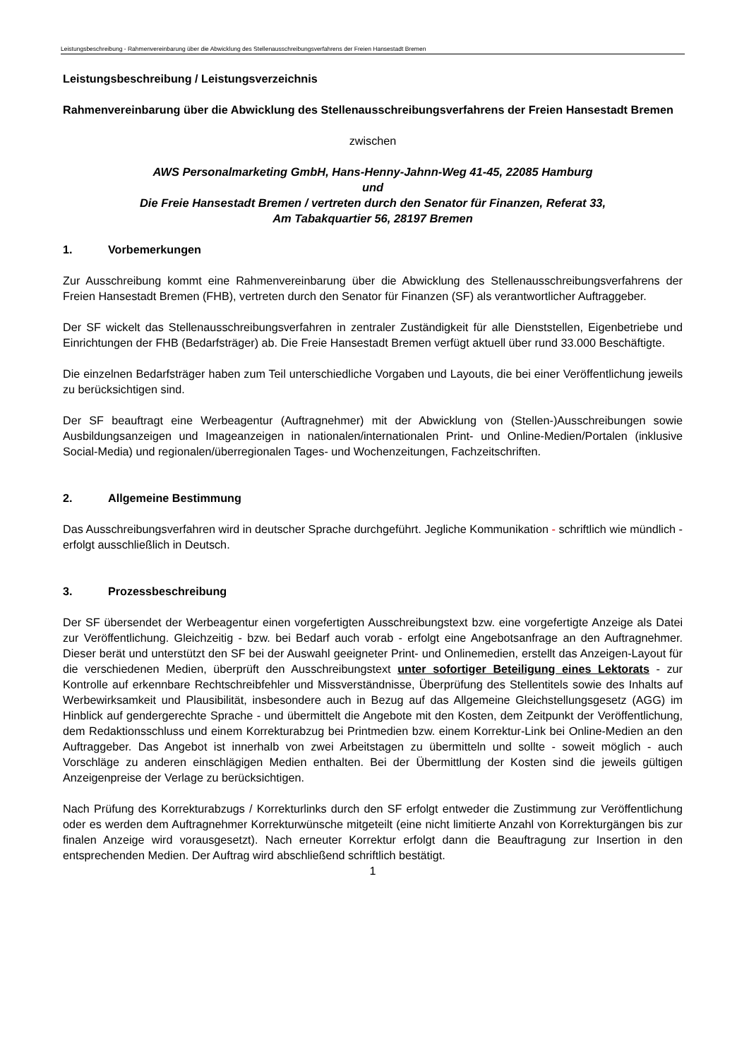Leistungsbeschreibung - Rahmenvereinbarung über die Abwicklung des Stellenausschreibungsverfahrens der Freien Hansestadt Bremen
Leistungsbeschreibung / Leistungsverzeichnis
Rahmenvereinbarung über die Abwicklung des Stellenausschreibungsverfahrens der Freien Hansestadt Bremen
zwischen
AWS Personalmarketing GmbH, Hans-Henny-Jahnn-Weg 41-45, 22085 Hamburg
und
Die Freie Hansestadt Bremen / vertreten durch den Senator für Finanzen, Referat 33,
Am Tabakquartier 56, 28197 Bremen
1. Vorbemerkungen
Zur Ausschreibung kommt eine Rahmenvereinbarung über die Abwicklung des Stellenausschreibungsverfahrens der Freien Hansestadt Bremen (FHB), vertreten durch den Senator für Finanzen (SF) als verantwortlicher Auftraggeber.
Der SF wickelt das Stellenausschreibungsverfahren in zentraler Zuständigkeit für alle Dienststellen, Eigenbetriebe und Einrichtungen der FHB (Bedarfsträger) ab. Die Freie Hansestadt Bremen verfügt aktuell über rund 33.000 Beschäftigte.
Die einzelnen Bedarfsträger haben zum Teil unterschiedliche Vorgaben und Layouts, die bei einer Veröffentlichung jeweils zu berücksichtigen sind.
Der SF beauftragt eine Werbeagentur (Auftragnehmer) mit der Abwicklung von (Stellen-)Ausschreibungen sowie Ausbildungsanzeigen und Imageanzeigen in nationalen/internationalen Print- und Online-Medien/Portalen (inklusive Social-Media) und regionalen/überregionalen Tages- und Wochenzeitungen, Fachzeitschriften.
2. Allgemeine Bestimmung
Das Ausschreibungsverfahren wird in deutscher Sprache durchgeführt. Jegliche Kommunikation - schriftlich wie mündlich - erfolgt ausschließlich in Deutsch.
3. Prozessbeschreibung
Der SF übersendet der Werbeagentur einen vorgefertigten Ausschreibungstext bzw. eine vorgefertigte Anzeige als Datei zur Veröffentlichung. Gleichzeitig - bzw. bei Bedarf auch vorab - erfolgt eine Angebotsanfrage an den Auftragnehmer. Dieser berät und unterstützt den SF bei der Auswahl geeigneter Print- und Onlinemedien, erstellt das Anzeigen-Layout für die verschiedenen Medien, überprüft den Ausschreibungstext unter sofortiger Beteiligung eines Lektorats - zur Kontrolle auf erkennbare Rechtschreibfehler und Missverständnisse, Überprüfung des Stellentitels sowie des Inhalts auf Werbewirksamkeit und Plausibilität, insbesondere auch in Bezug auf das Allgemeine Gleichstellungsgesetz (AGG) im Hinblick auf gendergerechte Sprache - und übermittelt die Angebote mit den Kosten, dem Zeitpunkt der Veröffentlichung, dem Redaktionsschluss und einem Korrekturabzug bei Printmedien bzw. einem Korrektur-Link bei Online-Medien an den Auftraggeber. Das Angebot ist innerhalb von zwei Arbeitstagen zu übermitteln und sollte - soweit möglich - auch Vorschläge zu anderen einschlägigen Medien enthalten. Bei der Übermittlung der Kosten sind die jeweils gültigen Anzeigenpreise der Verlage zu berücksichtigen.
Nach Prüfung des Korrekturabzugs / Korrekturlinks durch den SF erfolgt entweder die Zustimmung zur Veröffentlichung oder es werden dem Auftragnehmer Korrekturwünsche mitgeteilt (eine nicht limitierte Anzahl von Korrekturgängen bis zur finalen Anzeige wird vorausgesetzt). Nach erneuter Korrektur erfolgt dann die Beauftragung zur Insertion in den entsprechenden Medien. Der Auftrag wird abschließend schriftlich bestätigt.
1